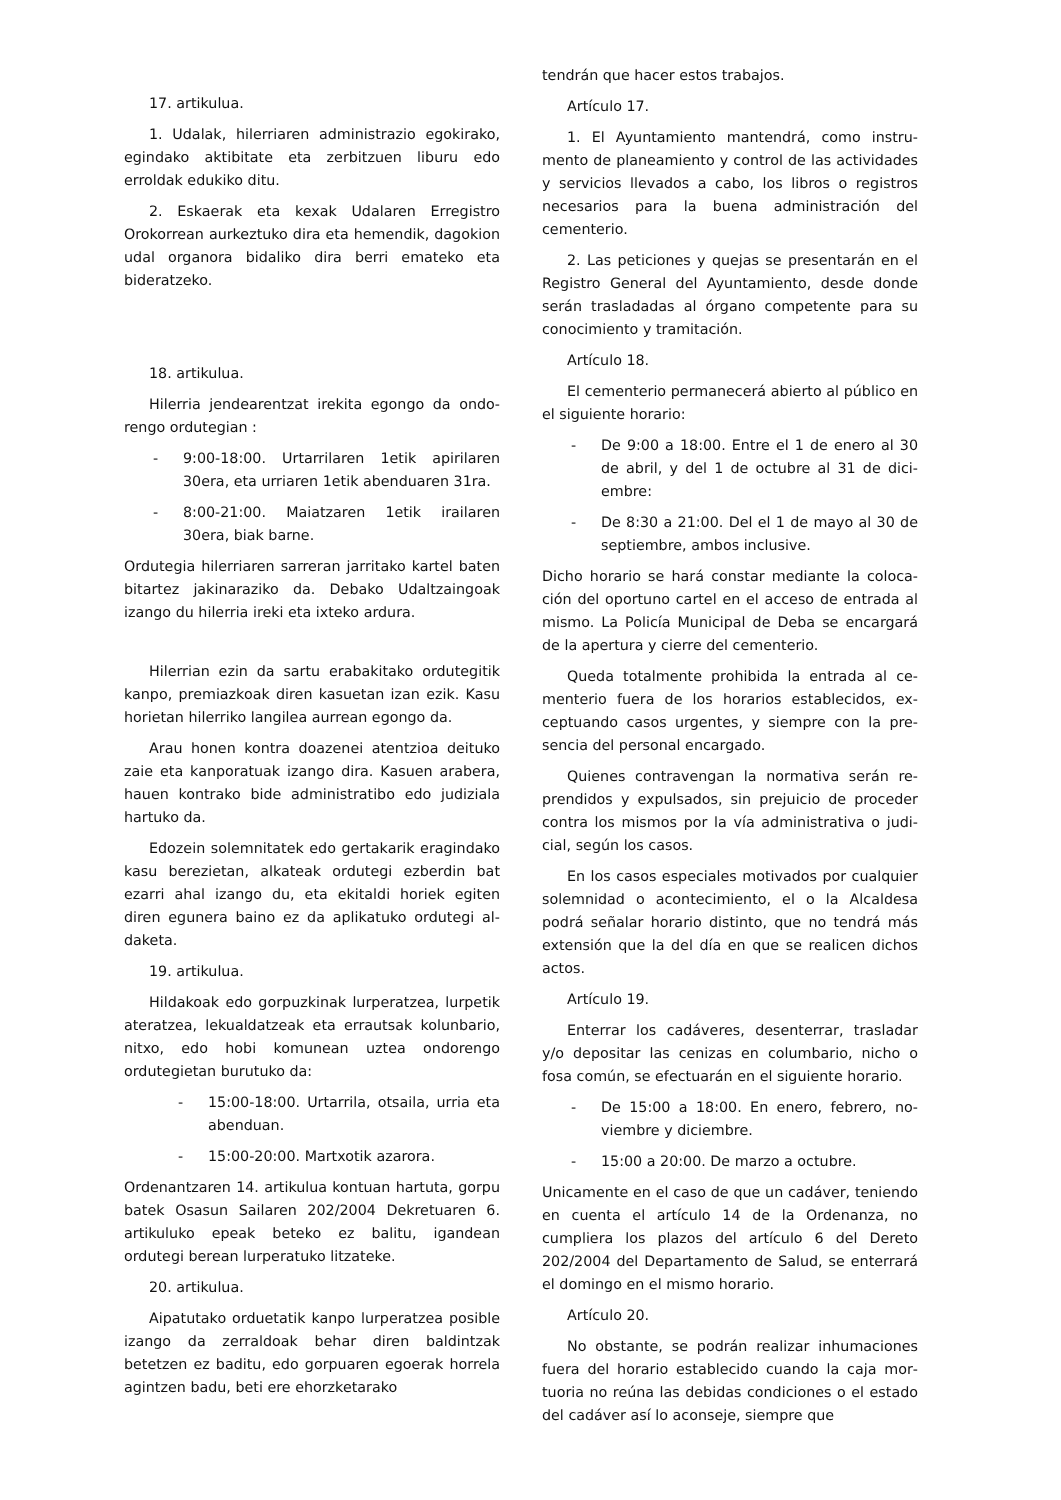17. artikulua.
1. Udalak, hilerriaren administrazio egoki­rako, egindako aktibitate eta zerbitzuen liburu edo erroldak edukiko ditu.
2. Eskaerak eta kexak Udalaren Erregistro Orokorrean aurkeztuko dira eta hemendik, dago­kion udal organora bidaliko dira berri emateko eta bideratzeko.
18. artikulua.
Hilerria jendearentzat irekita egongo da ondo­rengo ordutegian :
- 9:00-18:00. Urtarrilaren 1etik apirilaren 30era, eta urriaren 1etik abenduaren 31ra.
- 8:00-21:00. Maiatzaren 1etik irailaren 30era, biak barne.
Ordutegia hilerriaren sarreran jarritako kartel ba­ten bitartez jakinaraziko da. Debako Udaltzain­goak izango du hilerria ireki eta ixteko ardura.
Hilerrian ezin da sartu erabakitako ordutegitik kanpo, premiazkoak diren kasuetan izan ezik. Kasu horietan hilerriko langilea aurrean egongo da.
Arau honen kontra doazenei atentzioa deituko zaie eta kanporatuak izango dira. Kasuen arabera, hauen kontrako bide administratibo edo judiziala hartuko da.
Edozein solemnitatek edo gertakarik eragin­dako kasu berezietan, alkateak ordutegi ezberdin bat ezarri ahal izango du, eta ekitaldi horiek egiten diren egunera baino ez da aplikatuko ordutegi al­daketa.
19. artikulua.
Hildakoak edo gorpuzkinak lurperatzea, lurpe­tik ateratzea, lekualdatzeak eta errautsak kolun­bario, nitxo, edo hobi komunean uztea ondorengo ordutegietan burutuko da:
- 15:00-18:00. Urtarrila, otsaila, urria eta abenduan.
- 15:00-20:00. Martxotik azarora.
Ordenantzaren 14. artikulua kontuan hartuta, gorpu batek Osasun Sailaren 202/2004 Dekretu­aren 6. artikuluko epeak beteko ez balitu, igan­dean ordutegi berean lurperatuko litzateke.
20. artikulua.
Aipatutako orduetatik kanpo lurperatzea posi­ble izango da zerraldoak behar diren baldintzak betetzen ez baditu, edo gorpuaren egoerak ho­rrela agintzen badu, beti ere ehorzketarako
tendrán que hacer estos trabajos.
Artículo 17.
1. El Ayuntamiento mantendrá, como instru­mento de planeamiento y control de las activida­des y servicios llevados a cabo, los libros o regis­tros necesarios para la buena administración del cementerio.
2. Las peticiones y quejas se presentarán en el Registro General del Ayuntamiento, desde donde serán trasladadas al órgano competente para su conocimiento y tramitación.
Artículo 18.
El cementerio permanecerá abierto al público en el siguiente horario:
- De 9:00 a 18:00. Entre el 1 de enero al 30 de abril, y del 1 de octubre al 31 de dici­embre:
- De 8:30 a 21:00. Del el 1 de mayo al 30 de septiembre, ambos inclusive.
Dicho horario se hará constar mediante la coloca­ción del oportuno cartel en el acceso de entrada al mismo. La Policía Municipal de Deba se encargará de la apertura y cierre del cementerio.
Queda totalmente prohibida la entrada al ce­menterio fuera de los horarios establecidos, ex­ceptuando casos urgentes, y siempre con la pre­sencia del personal encargado.
Quienes contravengan la normativa serán re­prendidos y expulsados, sin prejuicio de proceder contra los mismos por la vía administrativa o judi­cial, según los casos.
En los casos especiales motivados por cual­quier solemnidad o acontecimiento, el o la Alcal­desa podrá señalar horario distinto, que no tendrá más extensión que la del día en que se realicen dichos actos.
Artículo 19.
Enterrar los cadáveres, desenterrar, trasladar y/o depositar las cenizas en columbario, nicho o fosa común, se efectuarán en el siguiente horario.
- De 15:00 a 18:00. En enero, febrero, no­viembre y diciembre.
- 15:00 a 20:00. De marzo a octubre.
Unicamente en el caso de que un cadáver, teni­endo en cuenta el artículo 14 de la Ordenanza, no cumpliera los plazos del artículo 6 del Dereto 202/2004 del Departamento de Salud, se ente­rrará el domingo en el mismo horario.
Artículo 20.
No obstante, se podrán realizar inhumaciones fuera del horario establecido cuando la caja mor­tuoria no reúna las debidas condiciones o el es­tado del cadáver así lo aconseje, siempre que